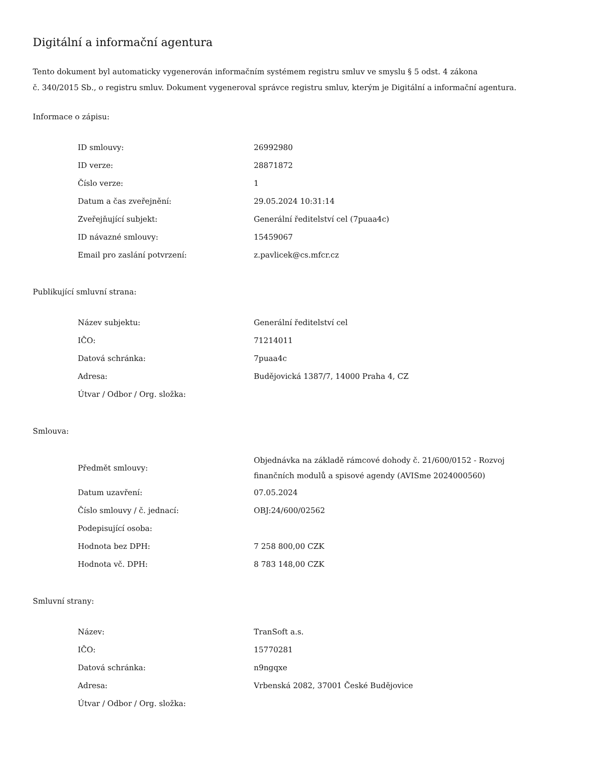Digitální a informační agentura
Tento dokument byl automaticky vygenerován informačním systémem registru smluv ve smyslu § 5 odst. 4 zákona
č. 340/2015 Sb., o registru smluv. Dokument vygeneroval správce registru smluv, kterým je Digitální a informační agentura.
Informace o zápisu:
| ID smlouvy: | 26992980 |
| ID verze: | 28871872 |
| Číslo verze: | 1 |
| Datum a čas zveřejnění: | 29.05.2024 10:31:14 |
| Zveřejňující subjekt: | Generální ředitelství cel (7puaa4c) |
| ID návazné smlouvy: | 15459067 |
| Email pro zaslání potvrzení: | z.pavlicek@cs.mfcr.cz |
Publikující smluvní strana:
| Název subjektu: | Generální ředitelství cel |
| IČO: | 71214011 |
| Datová schránka: | 7puaa4c |
| Adresa: | Budějovická 1387/7, 14000 Praha 4, CZ |
| Útvar / Odbor / Org. složka: | |
Smlouva:
| Předmět smlouvy: | Objednávka na základě rámcové dohody č. 21/600/0152 - Rozvoj finančních modulů a spisové agendy (AVISme 2024000560) |
| Datum uzavření: | 07.05.2024 |
| Číslo smlouvy / č. jednací: | OBJ:24/600/02562 |
| Podepisující osoba: | |
| Hodnota bez DPH: | 7 258 800,00 CZK |
| Hodnota vč. DPH: | 8 783 148,00 CZK |
Smluvní strany:
| Název: | TranSoft a.s. |
| IČO: | 15770281 |
| Datová schránka: | n9ngqxe |
| Adresa: | Vrbenská 2082, 37001 České Budějovice |
| Útvar / Odbor / Org. složka: | |